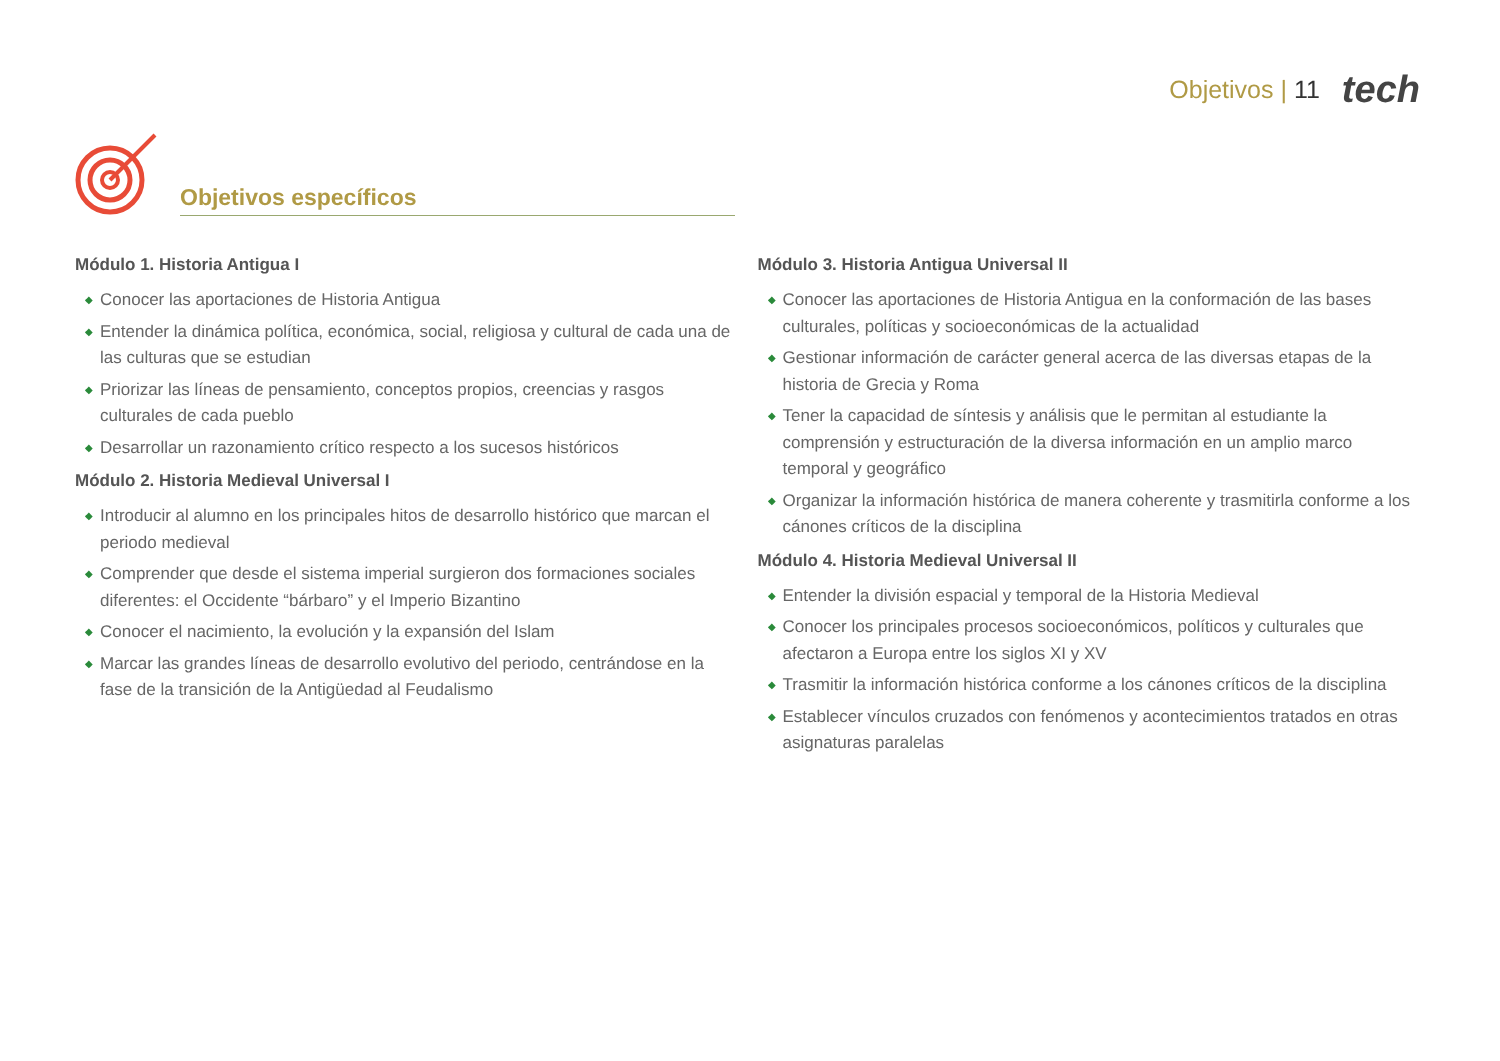Objetivos | 11
tech
Objetivos específicos
Módulo 1. Historia Antigua I
◆ Conocer las aportaciones de Historia Antigua
◆ Entender la dinámica política, económica, social, religiosa y cultural de cada una de las culturas que se estudian
◆ Priorizar las líneas de pensamiento, conceptos propios, creencias y rasgos culturales de cada pueblo
◆ Desarrollar un razonamiento crítico respecto a los sucesos históricos
Módulo 2. Historia Medieval Universal I
◆ Introducir al alumno en los principales hitos de desarrollo histórico que marcan el periodo medieval
◆ Comprender que desde el sistema imperial surgieron dos formaciones sociales diferentes: el Occidente “bárbaro” y el Imperio Bizantino
◆ Conocer el nacimiento, la evolución y la expansión del Islam
◆ Marcar las grandes líneas de desarrollo evolutivo del periodo, centrándose en la fase de la transición de la Antigüedad al Feudalismo
Módulo 3. Historia Antigua Universal II
◆ Conocer las aportaciones de Historia Antigua en la conformación de las bases culturales, políticas y socioeconómicas de la actualidad
◆ Gestionar información de carácter general acerca de las diversas etapas de la historia de Grecia y Roma
◆ Tener la capacidad de síntesis y análisis que le permitan al estudiante la comprensión y estructuración de la diversa información en un amplio marco temporal y geográfico
◆ Organizar la información histórica de manera coherente y trasmitirla conforme a los cánones críticos de la disciplina
Módulo 4. Historia Medieval Universal II
◆ Entender la división espacial y temporal de la Historia Medieval
◆ Conocer los principales procesos socioeconómicos, políticos y culturales que afectaron a Europa entre los siglos XI y XV
◆ Trasmitir la información histórica conforme a los cánones críticos de la disciplina
◆ Establecer vínculos cruzados con fenómenos y acontecimientos tratados en otras asignaturas paralelas